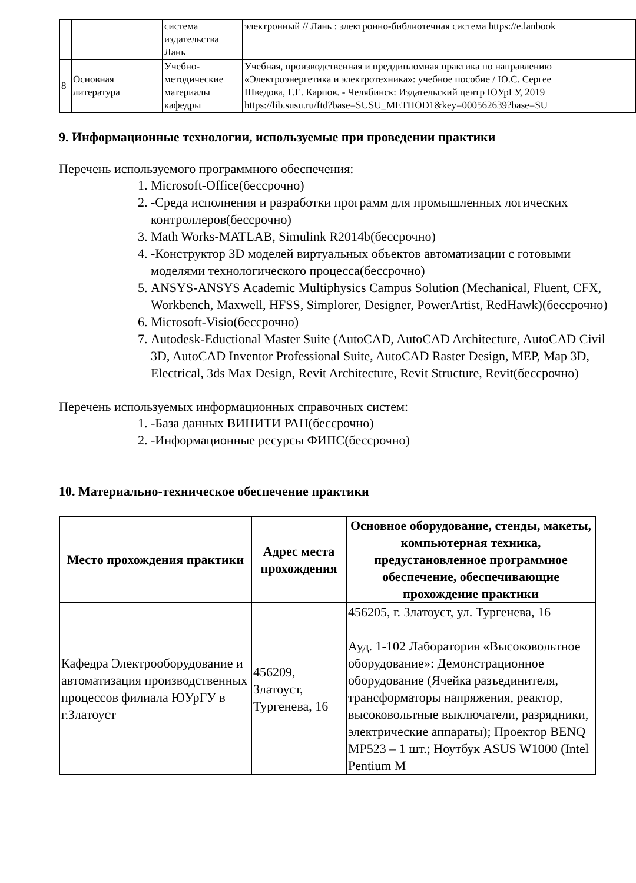| | | система издательства Лань | электронный // Лань : электронно-библиотечная система https://e.lanbook |
| 8 | Основная литература | Учебно- методические материалы кафедры | Учебная, производственная и преддипломная практика по направлению «Электроэнергетика и электротехника»: учебное пособие / Ю.С. Сергее Шведова, Г.Е. Карпов. - Челябинск: Издательский центр ЮУрГУ, 2019 https://lib.susu.ru/ftd?base=SUSU_METHOD1&key=000562639?base=SU |
9. Информационные технологии, используемые при проведении практики
Перечень используемого программного обеспечения:
1. Microsoft-Office(бессрочно)
2. -Среда исполнения и разработки программ для промышленных логических контроллеров(бессрочно)
3. Math Works-MATLAB, Simulink R2014b(бессрочно)
4. -Конструктор 3D моделей виртуальных объектов автоматизации с готовыми моделями технологического процесса(бессрочно)
5. ANSYS-ANSYS Academic Multiphysics Campus Solution (Mechanical, Fluent, CFX, Workbench, Maxwell, HFSS, Simplorer, Designer, PowerArtist, RedHawk)(бессрочно)
6. Microsoft-Visio(бессрочно)
7. Autodesk-Eductional Master Suite (AutoCAD, AutoCAD Architecture, AutoCAD Civil 3D, AutoCAD Inventor Professional Suite, AutoCAD Raster Design, MEP, Map 3D, Electrical, 3ds Max Design, Revit Architecture, Revit Structure, Revit(бессрочно)
Перечень используемых информационных справочных систем:
1. -База данных ВИНИТИ РАН(бессрочно)
2. -Информационные ресурсы ФИПС(бессрочно)
10. Материально-техническое обеспечение практики
| Место прохождения практики | Адрес места прохождения | Основное оборудование, стенды, макеты, компьютерная техника, предустановленное программное обеспечение, обеспечивающие прохождение практики |
| --- | --- | --- |
| Кафедра Электрооборудование и автоматизация производственных процессов филиала ЮУрГУ в г.Златоуст | 456209, Златоуст, Тургенева, 16 | 456205, г. Златоуст, ул. Тургенева, 16 Ауд. 1-102 Лаборатория «Высоковольтное оборудование»: Демонстрационное оборудование (Ячейка разъединителя, трансформаторы напряжения, реактор, высоковольтные выключатели, разрядники, электрические аппараты); Проектор BENQ MP523 – 1 шт.; Ноутбук ASUS W1000 (Intel Pentium M |